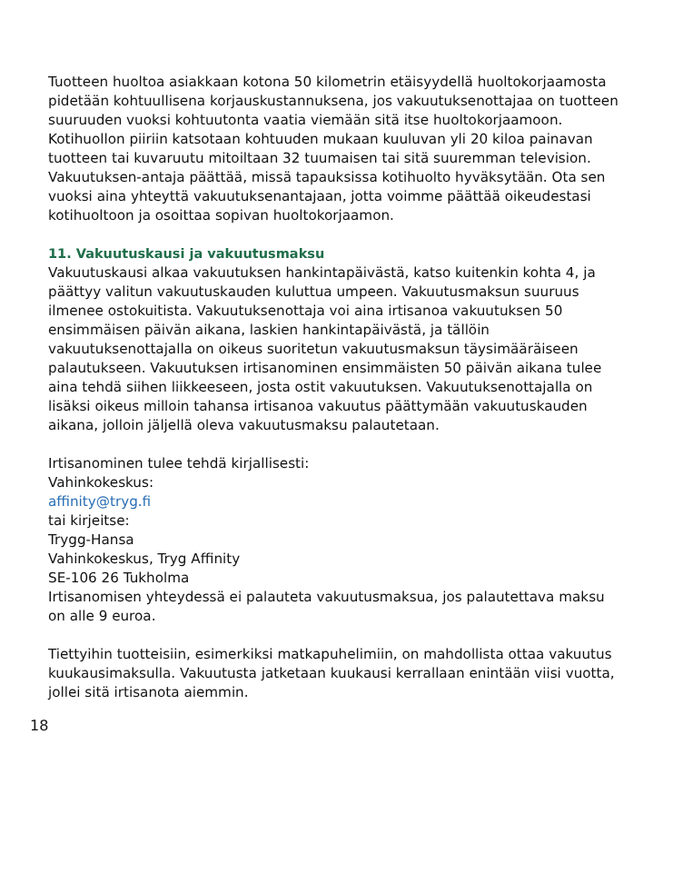Tuotteen huoltoa asiakkaan kotona 50 kilometrin etäisyydellä huoltokorjaamosta pidetään kohtuullisena korjauskustannuksena, jos vakuutuksenottajaa on tuotteen suuruuden vuoksi kohtuutonta vaatia viemään sitä itse huoltokorjaamoon. Kotihuollon piiriin katsotaan kohtuuden mukaan kuuluvan yli 20 kiloa painavan tuotteen tai kuvaruutu mitoiltaan 32 tuumaisen tai sitä suuremman television. Vakuutuksen-antaja päättää, missä tapauksissa kotihuolto hyväksytään. Ota sen vuoksi aina yhteyttä vakuutuksenantajaan, jotta voimme päättää oikeudestasi kotihuoltoon ja osoittaa sopivan huoltokorjaamon.
11. Vakuutuskausi ja vakuutusmaksu
Vakuutuskausi alkaa vakuutuksen hankintapäivästä, katso kuitenkin kohta 4, ja päättyy valitun vakuutuskauden kuluttua umpeen. Vakuutusmaksun suuruus ilmenee ostokuitista. Vakuutuksenottaja voi aina irtisanoa vakuutuksen 50 ensimmäisen päivän aikana, laskien hankintapäivästä, ja tällöin vakuutuksenottajalla on oikeus suoritetun vakuutusmaksun täysimääräiseen palautukseen. Vakuutuksen irtisanominen ensimmäisten 50 päivän aikana tulee aina tehdä siihen liikkeeseen, josta ostit vakuutuksen. Vakuutuksenottajalla on lisäksi oikeus milloin tahansa irtisanoa vakuutus päättymään vakuutuskauden aikana, jolloin jäljellä oleva vakuutusmaksu palautetaan.
Irtisanominen tulee tehdä kirjallisesti:
Vahinkokeskus:
affinity@tryg.fi
tai kirjeitse:
Trygg-Hansa
Vahinkokeskus, Tryg Affinity
SE-106 26 Tukholma
Irtisanomisen yhteydessä ei palauteta vakuutusmaksua, jos palautettava maksu on alle 9 euroa.
Tiettyihin tuotteisiin, esimerkiksi matkapuhelimiin, on mahdollista ottaa vakuutus kuukausimaksulla. Vakuutusta jatketaan kuukausi kerrallaan enintään viisi vuotta, jollei sitä irtisanota aiemmin.
18